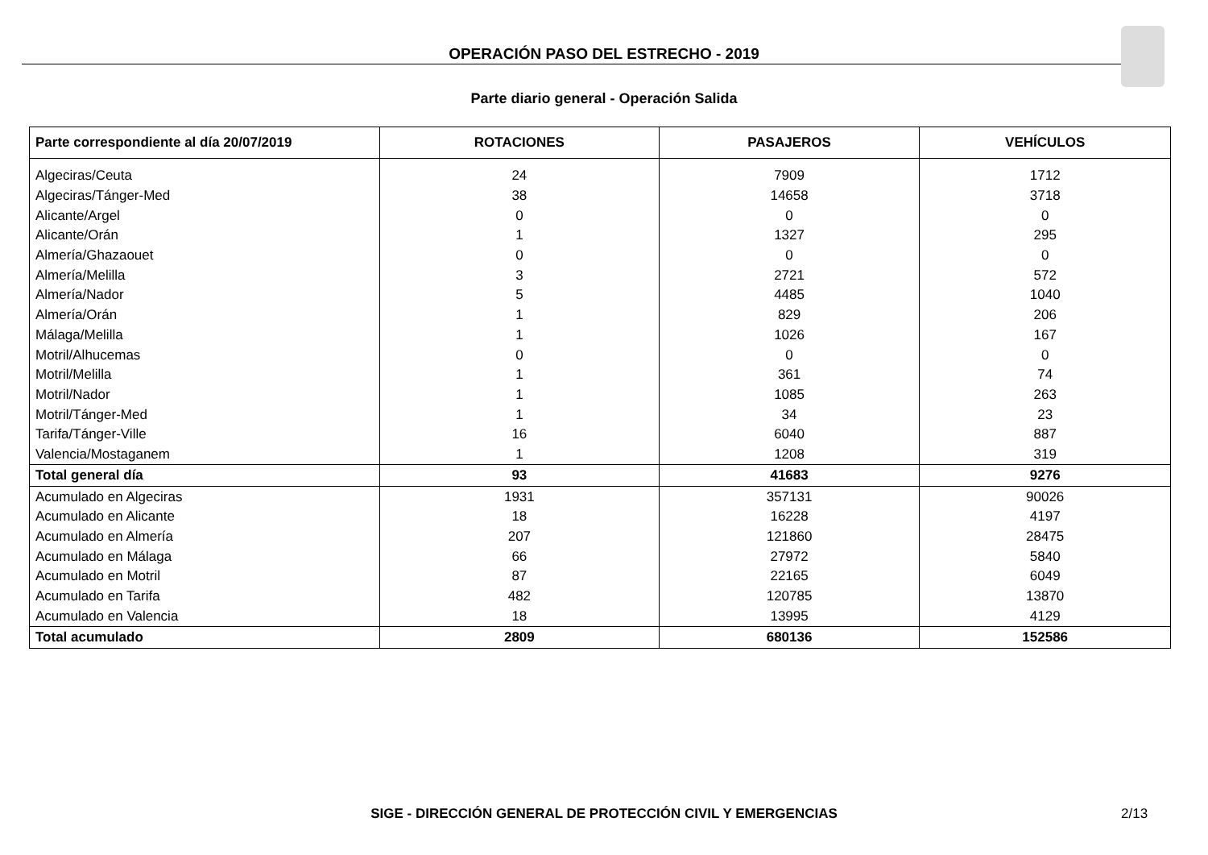OPERACIÓN PASO DEL ESTRECHO - 2019
Parte diario general - Operación Salida
| Parte correspondiente al día 20/07/2019 | ROTACIONES | PASAJEROS | VEHÍCULOS |
| --- | --- | --- | --- |
| Algeciras/Ceuta | 24 | 7909 | 1712 |
| Algeciras/Tánger-Med | 38 | 14658 | 3718 |
| Alicante/Argel | 0 | 0 | 0 |
| Alicante/Orán | 1 | 1327 | 295 |
| Almería/Ghazaouet | 0 | 0 | 0 |
| Almería/Melilla | 3 | 2721 | 572 |
| Almería/Nador | 5 | 4485 | 1040 |
| Almería/Orán | 1 | 829 | 206 |
| Málaga/Melilla | 1 | 1026 | 167 |
| Motril/Alhucemas | 0 | 0 | 0 |
| Motril/Melilla | 1 | 361 | 74 |
| Motril/Nador | 1 | 1085 | 263 |
| Motril/Tánger-Med | 1 | 34 | 23 |
| Tarifa/Tánger-Ville | 16 | 6040 | 887 |
| Valencia/Mostaganem | 1 | 1208 | 319 |
| Total general día | 93 | 41683 | 9276 |
| Acumulado en Algeciras | 1931 | 357131 | 90026 |
| Acumulado en Alicante | 18 | 16228 | 4197 |
| Acumulado en Almería | 207 | 121860 | 28475 |
| Acumulado en Málaga | 66 | 27972 | 5840 |
| Acumulado en Motril | 87 | 22165 | 6049 |
| Acumulado en Tarifa | 482 | 120785 | 13870 |
| Acumulado en Valencia | 18 | 13995 | 4129 |
| Total acumulado | 2809 | 680136 | 152586 |
SIGE - DIRECCIÓN GENERAL DE PROTECCIÓN CIVIL Y EMERGENCIAS 2/13